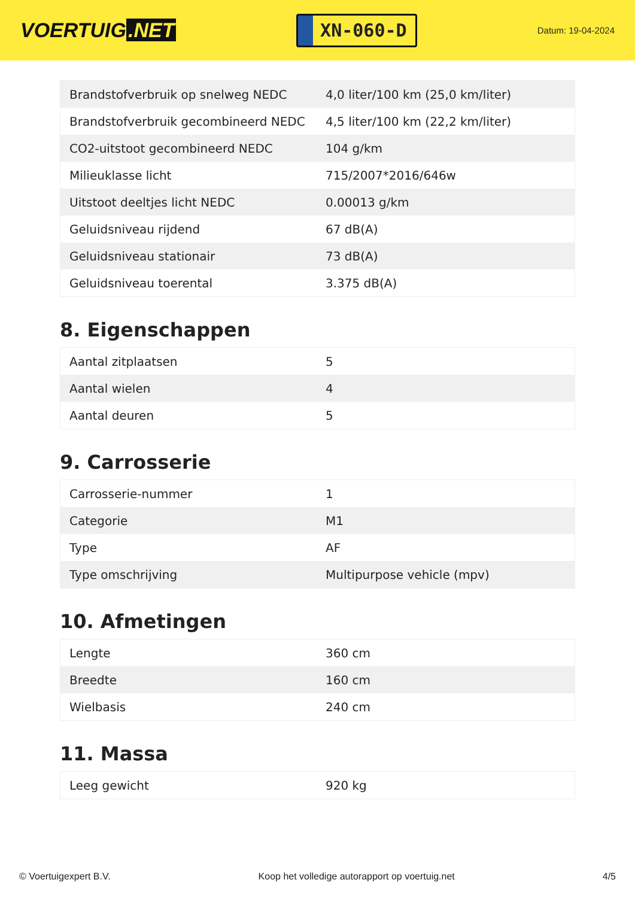VOERTUIG.NET
XN-060-D
Datum: 19-04-2024
| Brandstofverbruik op snelweg NEDC | 4,0 liter/100 km (25,0 km/liter) |
| Brandstofverbruik gecombineerd NEDC | 4,5 liter/100 km (22,2 km/liter) |
| CO2-uitstoot gecombineerd NEDC | 104 g/km |
| Milieuklasse licht | 715/2007*2016/646w |
| Uitstoot deeltjes licht NEDC | 0.00013 g/km |
| Geluidsniveau rijdend | 67 dB(A) |
| Geluidsniveau stationair | 73 dB(A) |
| Geluidsniveau toerental | 3.375 dB(A) |
8. Eigenschappen
| Aantal zitplaatsen | 5 |
| Aantal wielen | 4 |
| Aantal deuren | 5 |
9. Carrosserie
| Carrosserie-nummer | 1 |
| Categorie | M1 |
| Type | AF |
| Type omschrijving | Multipurpose vehicle (mpv) |
10. Afmetingen
| Lengte | 360 cm |
| Breedte | 160 cm |
| Wielbasis | 240 cm |
11. Massa
| Leeg gewicht | 920 kg |
© Voertuigexpert B.V. Koop het volledige autorapport op voertuig.net 4/5